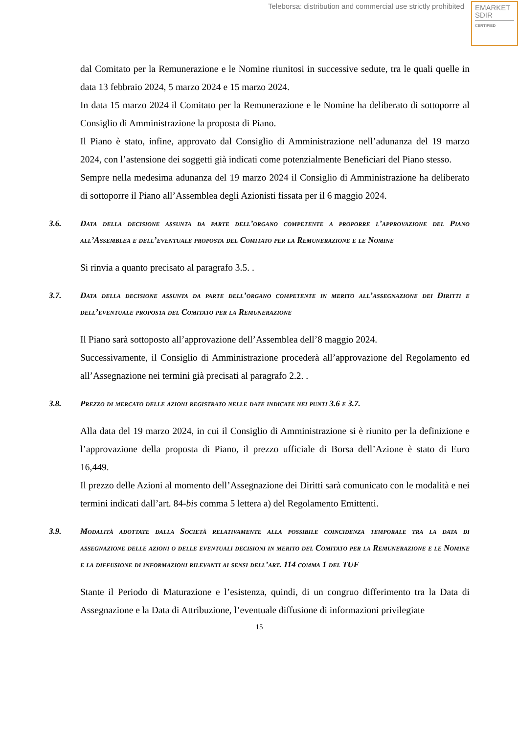Teleborsa: distribution and commercial use strictly prohibited
EMARKET
SDIR
CERTIFIED
dal Comitato per la Remunerazione e le Nomine riunitosi in successive sedute, tra le quali quelle in data 13 febbraio 2024, 5 marzo 2024 e 15 marzo 2024.
In data 15 marzo 2024 il Comitato per la Remunerazione e le Nomine ha deliberato di sottoporre al Consiglio di Amministrazione la proposta di Piano.
Il Piano è stato, infine, approvato dal Consiglio di Amministrazione nell’adunanza del 19 marzo 2024, con l’astensione dei soggetti già indicati come potenzialmente Beneficiari del Piano stesso.
Sempre nella medesima adunanza del 19 marzo 2024 il Consiglio di Amministrazione ha deliberato di sottoporre il Piano all’Assemblea degli Azionisti fissata per il 6 maggio 2024.
3.6. Data della decisione assunta da parte dell’organo competente a proporre l’approvazione del Piano all’Assemblea e dell’eventuale proposta del Comitato per la Remunerazione e le Nomine
Si rinvia a quanto precisato al paragrafo 3.5. .
3.7. Data della decisione assunta da parte dell’organo competente in merito all’assegnazione dei Diritti e dell’eventuale proposta del Comitato per la Remunerazione
Il Piano sarà sottoposto all’approvazione dell’Assemblea dell’8 maggio 2024.
Successivamente, il Consiglio di Amministrazione procederà all’approvazione del Regolamento ed all’Assegnazione nei termini già precisati al paragrafo 2.2. .
3.8. Prezzo di mercato delle azioni registrato nelle date indicate nei punti 3.6 e 3.7.
Alla data del 19 marzo 2024, in cui il Consiglio di Amministrazione si è riunito per la definizione e l’approvazione della proposta di Piano, il prezzo ufficiale di Borsa dell’Azione è stato di Euro 16,449.
Il prezzo delle Azioni al momento dell’Assegnazione dei Diritti sarà comunicato con le modalità e nei termini indicati dall’art. 84-bis comma 5 lettera a) del Regolamento Emittenti.
3.9. Modalità adottate dalla Società relativamente alla possibile coincidenza temporale tra la data di assegnazione delle azioni o delle eventuali decisioni in merito del Comitato per la Remunerazione e le Nomine e la diffusione di informazioni rilevanti ai sensi dell’art. 114 comma 1 del TUF
Stante il Periodo di Maturazione e l’esistenza, quindi, di un congruo differimento tra la Data di Assegnazione e la Data di Attribuzione, l’eventuale diffusione di informazioni privilegiate
15